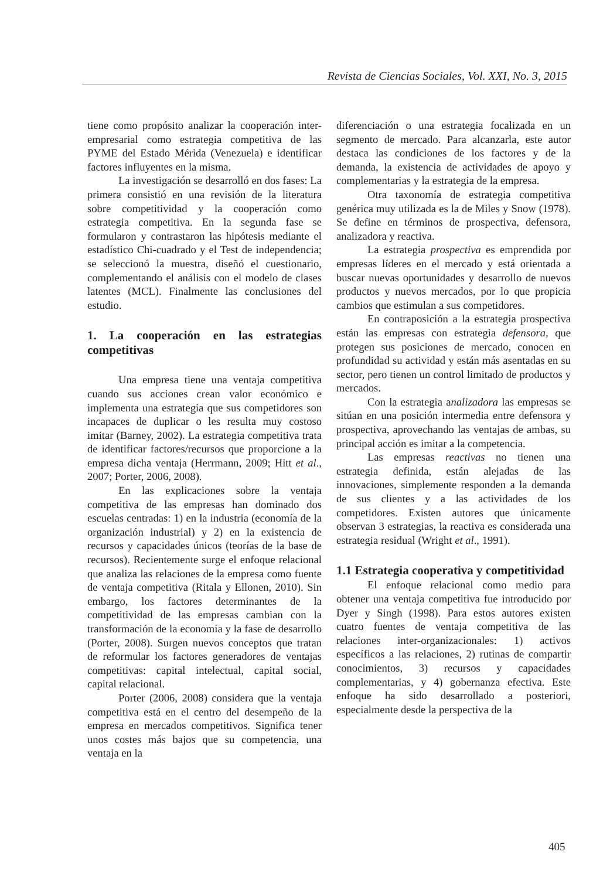Revista de Ciencias Sociales, Vol. XXI, No. 3, 2015
tiene como propósito analizar la cooperación inter-empresarial como estrategia competitiva de las PYME del Estado Mérida (Venezuela) e identificar factores influyentes en la misma.
La investigación se desarrolló en dos fases: La primera consistió en una revisión de la literatura sobre competitividad y la cooperación como estrategia competitiva. En la segunda fase se formularon y contrastaron las hipótesis mediante el estadístico Chi-cuadrado y el Test de independencia; se seleccionó la muestra, diseñó el cuestionario, complementando el análisis con el modelo de clases latentes (MCL). Finalmente las conclusiones del estudio.
1. La cooperación en las estrategias competitivas
Una empresa tiene una ventaja competitiva cuando sus acciones crean valor económico e implementa una estrategia que sus competidores son incapaces de duplicar o les resulta muy costoso imitar (Barney, 2002). La estrategia competitiva trata de identificar factores/recursos que proporcione a la empresa dicha ventaja (Herrmann, 2009; Hitt et al., 2007; Porter, 2006, 2008).
En las explicaciones sobre la ventaja competitiva de las empresas han dominado dos escuelas centradas: 1) en la industria (economía de la organización industrial) y 2) en la existencia de recursos y capacidades únicos (teorías de la base de recursos). Recientemente surge el enfoque relacional que analiza las relaciones de la empresa como fuente de ventaja competitiva (Ritala y Ellonen, 2010). Sin embargo, los factores determinantes de la competitividad de las empresas cambian con la transformación de la economía y la fase de desarrollo (Porter, 2008). Surgen nuevos conceptos que tratan de reformular los factores generadores de ventajas competitivas: capital intelectual, capital social, capital relacional.
Porter (2006, 2008) considera que la ventaja competitiva está en el centro del desempeño de la empresa en mercados competitivos. Significa tener unos costes más bajos que su competencia, una ventaja en la
diferenciación o una estrategia focalizada en un segmento de mercado. Para alcanzarla, este autor destaca las condiciones de los factores y de la demanda, la existencia de actividades de apoyo y complementarias y la estrategia de la empresa.
Otra taxonomía de estrategia competitiva genérica muy utilizada es la de Miles y Snow (1978). Se define en términos de prospectiva, defensora, analizadora y reactiva.
La estrategia prospectiva es emprendida por empresas líderes en el mercado y está orientada a buscar nuevas oportunidades y desarrollo de nuevos productos y nuevos mercados, por lo que propicia cambios que estimulan a sus competidores.
En contraposición a la estrategia prospectiva están las empresas con estrategia defensora, que protegen sus posiciones de mercado, conocen en profundidad su actividad y están más asentadas en su sector, pero tienen un control limitado de productos y mercados.
Con la estrategia analizadora las empresas se sitúan en una posición intermedia entre defensora y prospectiva, aprovechando las ventajas de ambas, su principal acción es imitar a la competencia.
Las empresas reactivas no tienen una estrategia definida, están alejadas de las innovaciones, simplemente responden a la demanda de sus clientes y a las actividades de los competidores. Existen autores que únicamente observan 3 estrategias, la reactiva es considerada una estrategia residual (Wright et al., 1991).
1.1 Estrategia cooperativa y competitividad
El enfoque relacional como medio para obtener una ventaja competitiva fue introducido por Dyer y Singh (1998). Para estos autores existen cuatro fuentes de ventaja competitiva de las relaciones inter-organizacionales: 1) activos específicos a las relaciones, 2) rutinas de compartir conocimientos, 3) recursos y capacidades complementarias, y 4) gobernanza efectiva. Este enfoque ha sido desarrollado a posteriori, especialmente desde la perspectiva de la
405